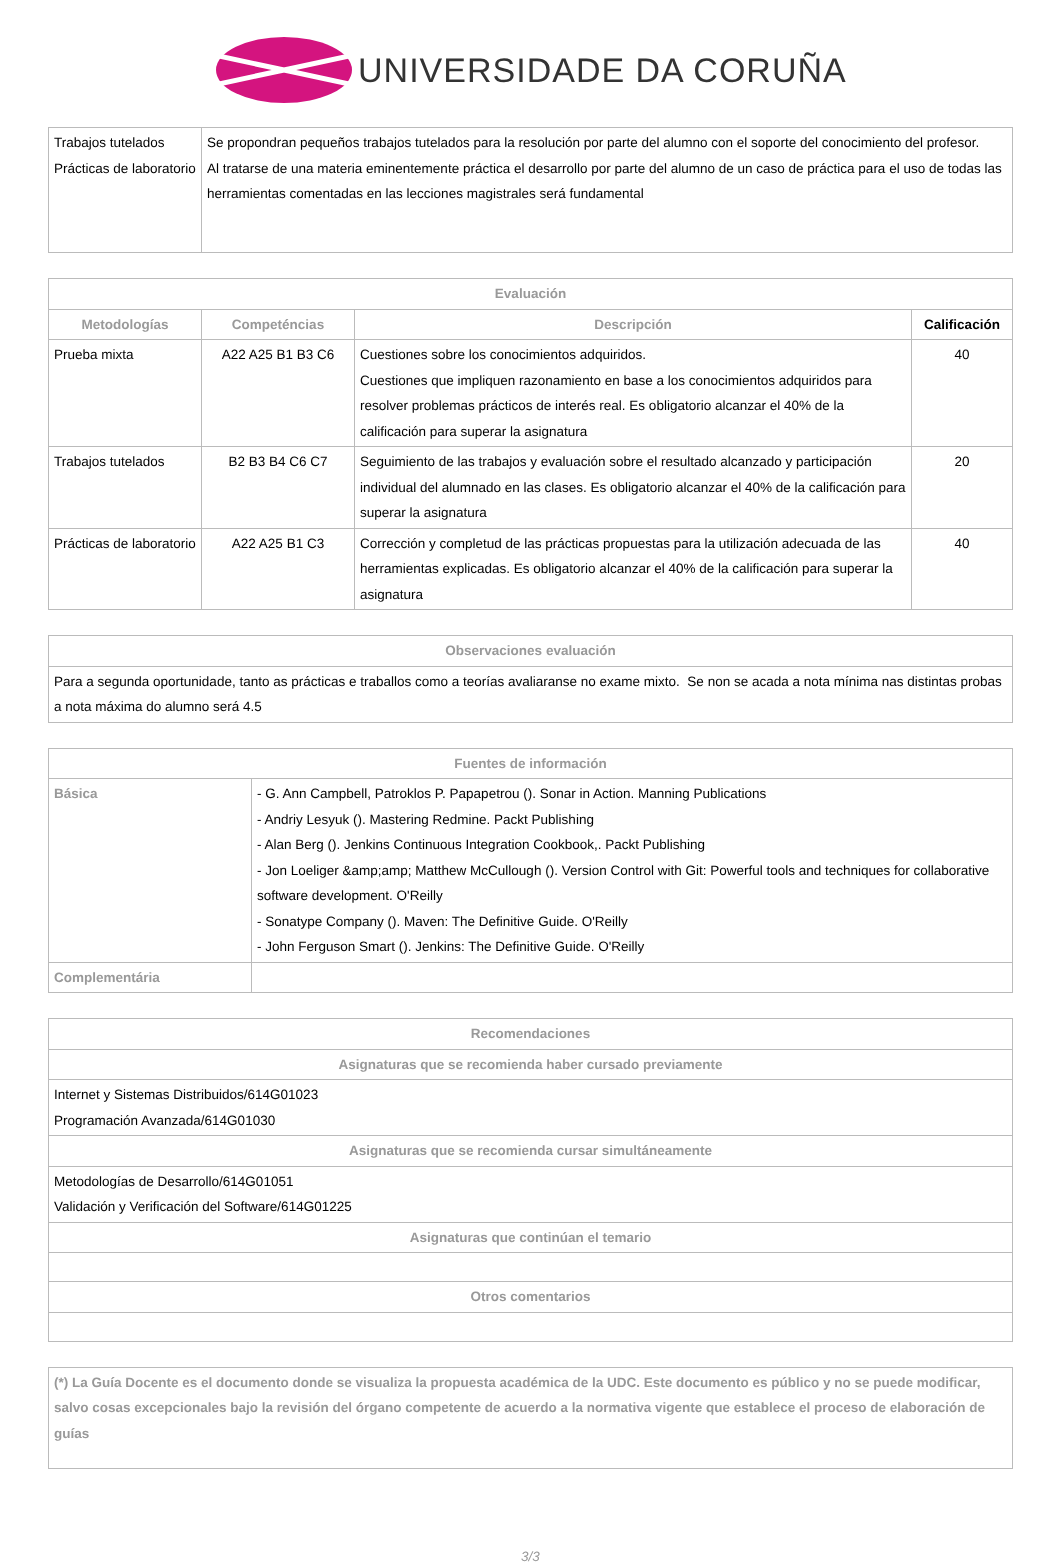UNIVERSIDADE DA CORUÑA
| Trabajos tutelados Prácticas de laboratorio | Se propondran pequeños trabajos tutelados para la resolución por parte del alumno con el soporte del conocimiento del profesor. Al tratarse de una materia eminentemente práctica el desarrollo por parte del alumno de un caso de práctica para el uso de todas las herramientas comentadas en las lecciones magistrales será fundamental |
| Evaluación | | | |
| --- | --- | --- | --- |
| Metodologías | Competéncias | Descripción | Calificación |
| Prueba mixta | A22 A25 B1 B3 C6 | Cuestiones sobre los conocimientos adquiridos. Cuestiones que impliquen razonamiento en base a los conocimientos adquiridos para resolver problemas prácticos de interés real. Es obligatorio alcanzar el 40% de la calificación para superar la asignatura | 40 |
| Trabajos tutelados | B2 B3 B4 C6 C7 | Seguimiento de las trabajos y evaluación sobre el resultado alcanzado y participación individual del alumnado en las clases. Es obligatorio alcanzar el 40% de la calificación para superar la asignatura | 20 |
| Prácticas de laboratorio | A22 A25 B1 C3 | Corrección y completud de las prácticas propuestas para la utilización adecuada de las herramientas explicadas. Es obligatorio alcanzar el 40% de la calificación para superar la asignatura | 40 |
| Observaciones evaluación |
| --- |
| Para a segunda oportunidade, tanto as prácticas e traballos como a teorías avaliaranse no exame mixto. Se non se acada a nota mínima nas distintas probas a nota máxima do alumno será 4.5 |
| Fuentes de información | |
| --- | --- |
| Básica | - G. Ann Campbell, Patroklos P. Papapetrou (). Sonar in Action. Manning Publications - Andriy Lesyuk (). Mastering Redmine. Packt Publishing - Alan Berg (). Jenkins Continuous Integration Cookbook,. Packt Publishing - Jon Loeliger &amp;amp; Matthew McCullough (). Version Control with Git: Powerful tools and techniques for collaborative software development. O'Reilly - Sonatype Company (). Maven: The Definitive Guide. O'Reilly - John Ferguson Smart (). Jenkins: The Definitive Guide. O'Reilly |
| Complementária | |
| Recomendaciones |
| --- |
| Asignaturas que se recomienda haber cursado previamente |
| Internet y Sistemas Distribuidos/614G01023 Programación Avanzada/614G01030 |
| Asignaturas que se recomienda cursar simultáneamente |
| Metodologías de Desarrollo/614G01051 Validación y Verificación del Software/614G01225 |
| Asignaturas que continúan el temario |
| Otros comentarios |
| (*) La Guía Docente es el documento donde se visualiza la propuesta académica de la UDC. Este documento es público y no se puede modificar, salvo cosas excepcionales bajo la revisión del órgano competente de acuerdo a la normativa vigente que establece el proceso de elaboración de guías |
3/3